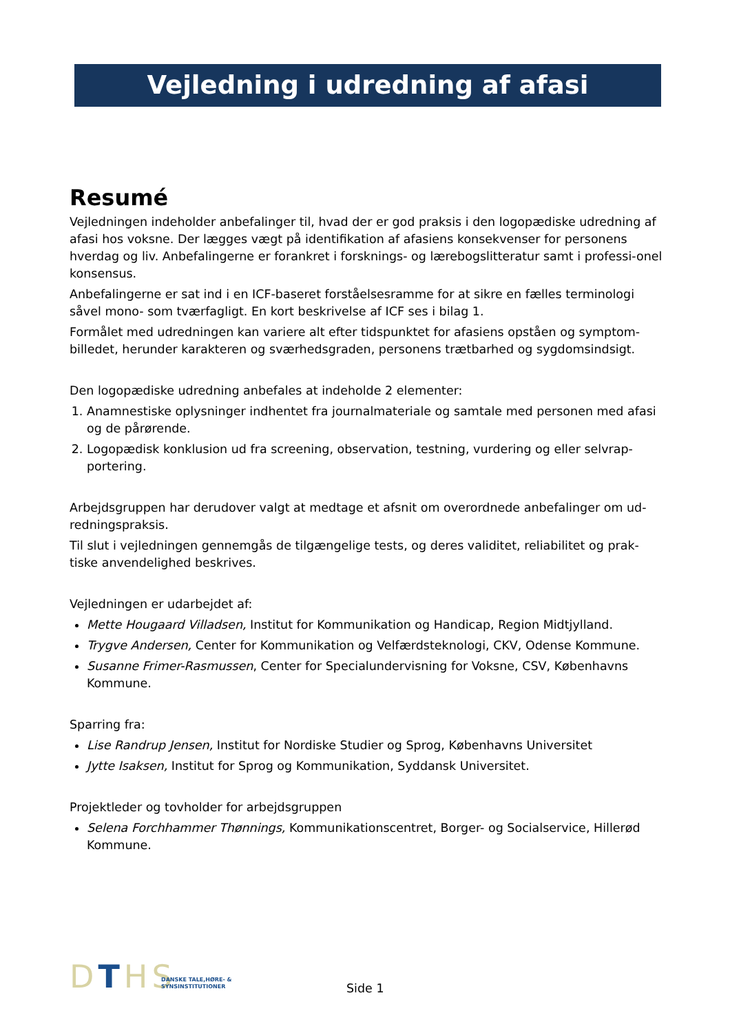Vejledning i udredning af afasi
Resumé
Vejledningen indeholder anbefalinger til, hvad der er god praksis i den logopædiske udredning af afasi hos voksne. Der lægges vægt på identifikation af afasiens konsekvenser for personens hverdag og liv. Anbefalingerne er forankret i forsknings- og lærebogslitteratur samt i professi-onel konsensus.
Anbefalingerne er sat ind i en ICF-baseret forståelsesramme for at sikre en fælles terminologi såvel mono- som tværfagligt. En kort beskrivelse af ICF ses i bilag 1.
Formålet med udredningen kan variere alt efter tidspunktet for afasiens opståen og symptom-billedet, herunder karakteren og sværhedsgraden, personens trætbarhed og sygdomsindsigt.
Den logopædiske udredning anbefales at indeholde 2 elementer:
1. Anamnestiske oplysninger indhentet fra journalmateriale og samtale med personen med afasi og de pårørende.
2. Logopædisk konklusion ud fra screening, observation, testning, vurdering og eller selvrap-portering.
Arbejdsgruppen har derudover valgt at medtage et afsnit om overordnede anbefalinger om ud-redningspraksis.
Til slut i vejledningen gennemgås de tilgængelige tests, og deres validitet, reliabilitet og prak-tiske anvendelighed beskrives.
Vejledningen er udarbejdet af:
Mette Hougaard Villadsen, Institut for Kommunikation og Handicap, Region Midtjylland.
Trygve Andersen, Center for Kommunikation og Velfærdsteknologi, CKV, Odense Kommune.
Susanne Frimer-Rasmussen, Center for Specialundervisning for Voksne, CSV, Københavns Kommune.
Sparring fra:
Lise Randrup Jensen, Institut for Nordiske Studier og Sprog, Københavns Universitet
Jytte Isaksen, Institut for Sprog og Kommunikation, Syddansk Universitet.
Projektleder og tovholder for arbejdsgruppen
Selena Forchhammer Thønnings, Kommunikationscentret, Borger- og Socialservice, Hillerød Kommune.
DTHS
DANSKE TALE,HØRE- &
SYNSINSTITUTIONER
Side 1